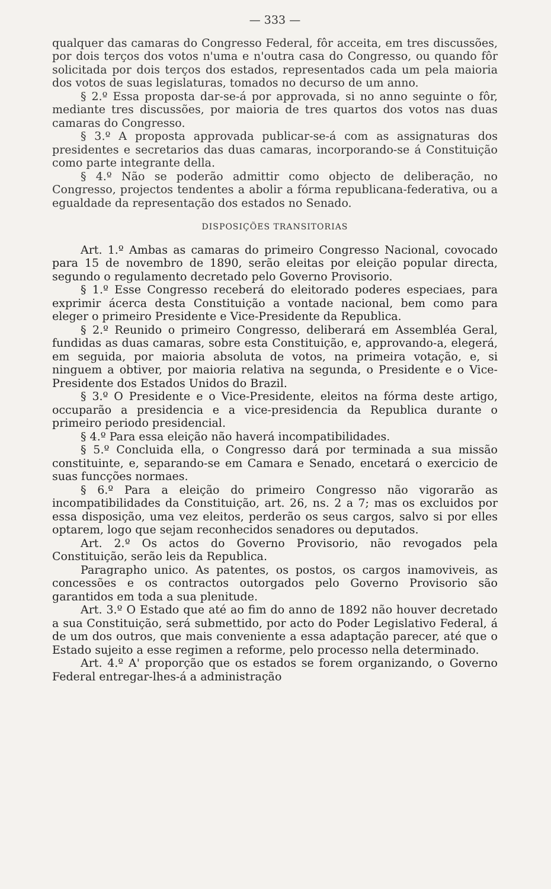— 333 —
qualquer das camaras do Congresso Federal, fôr acceita, em tres discussões, por dois terços dos votos n'uma e n'outra casa do Congresso, ou quando fôr solicitada por dois terços dos estados, representados cada um pela maioria dos votos de suas legislaturas, tomados no decurso de um anno.
§ 2.º Essa proposta dar-se-á por approvada, si no anno seguinte o fôr, mediante tres discussões, por maioria de tres quartos dos votos nas duas camaras do Congresso.
§ 3.º A proposta approvada publicar-se-á com as assignaturas dos presidentes e secretarios das duas camaras, incorporando-se á Constituição como parte integrante della.
§ 4.º Não se poderão admittir como objecto de deliberação, no Congresso, projectos tendentes a abolir a fórma republicana-federativa, ou a egualdade da representação dos estados no Senado.
DISPOSIÇÕES TRANSITORIAS
Art. 1.º Ambas as camaras do primeiro Congresso Nacional, covocado para 15 de novembro de 1890, serão eleitas por eleição popular directa, segundo o regulamento decretado pelo Governo Provisorio.
§ 1.º Esse Congresso receberá do eleitorado poderes especiaes, para exprimir ácerca desta Constituição a vontade nacional, bem como para eleger o primeiro Presidente e Vice-Presidente da Republica.
§ 2.º Reunido o primeiro Congresso, deliberará em Assembléa Geral, fundidas as duas camaras, sobre esta Constituição, e, approvando-a, elegerá, em seguida, por maioria absoluta de votos, na primeira votação, e, si ninguem a obtiver, por maioria relativa na segunda, o Presidente e o Vice-Presidente dos Estados Unidos do Brazil.
§ 3.º O Presidente e o Vice-Presidente, eleitos na fórma deste artigo, occuparão a presidencia e a vice-presidencia da Republica durante o primeiro periodo presidencial.
§ 4.º Para essa eleição não haverá incompatibilidades.
§ 5.º Concluida ella, o Congresso dará por terminada a sua missão constituinte, e, separando-se em Camara e Senado, encetará o exercicio de suas funcções normaes.
§ 6.º Para a eleição do primeiro Congresso não vigorarão as incompatibilidades da Constituição, art. 26, ns. 2 a 7; mas os excluidos por essa disposição, uma vez eleitos, perderão os seus cargos, salvo si por elles optarem, logo que sejam reconhecidos senadores ou deputados.
Art. 2.º Os actos do Governo Provisorio, não revogados pela Constituição, serão leis da Republica.
Paragrapho unico. As patentes, os postos, os cargos inamoviveis, as concessões e os contractos outorgados pelo Governo Provisorio são garantidos em toda a sua plenitude.
Art. 3.º O Estado que até ao fim do anno de 1892 não houver decretado a sua Constituição, será submettido, por acto do Poder Legislativo Federal, á de um dos outros, que mais conveniente a essa adaptação parecer, até que o Estado sujeito a esse regimen a reforme, pelo processo nella determinado.
Art. 4.º A' proporção que os estados se forem organizando, o Governo Federal entregar-lhes-á a administração